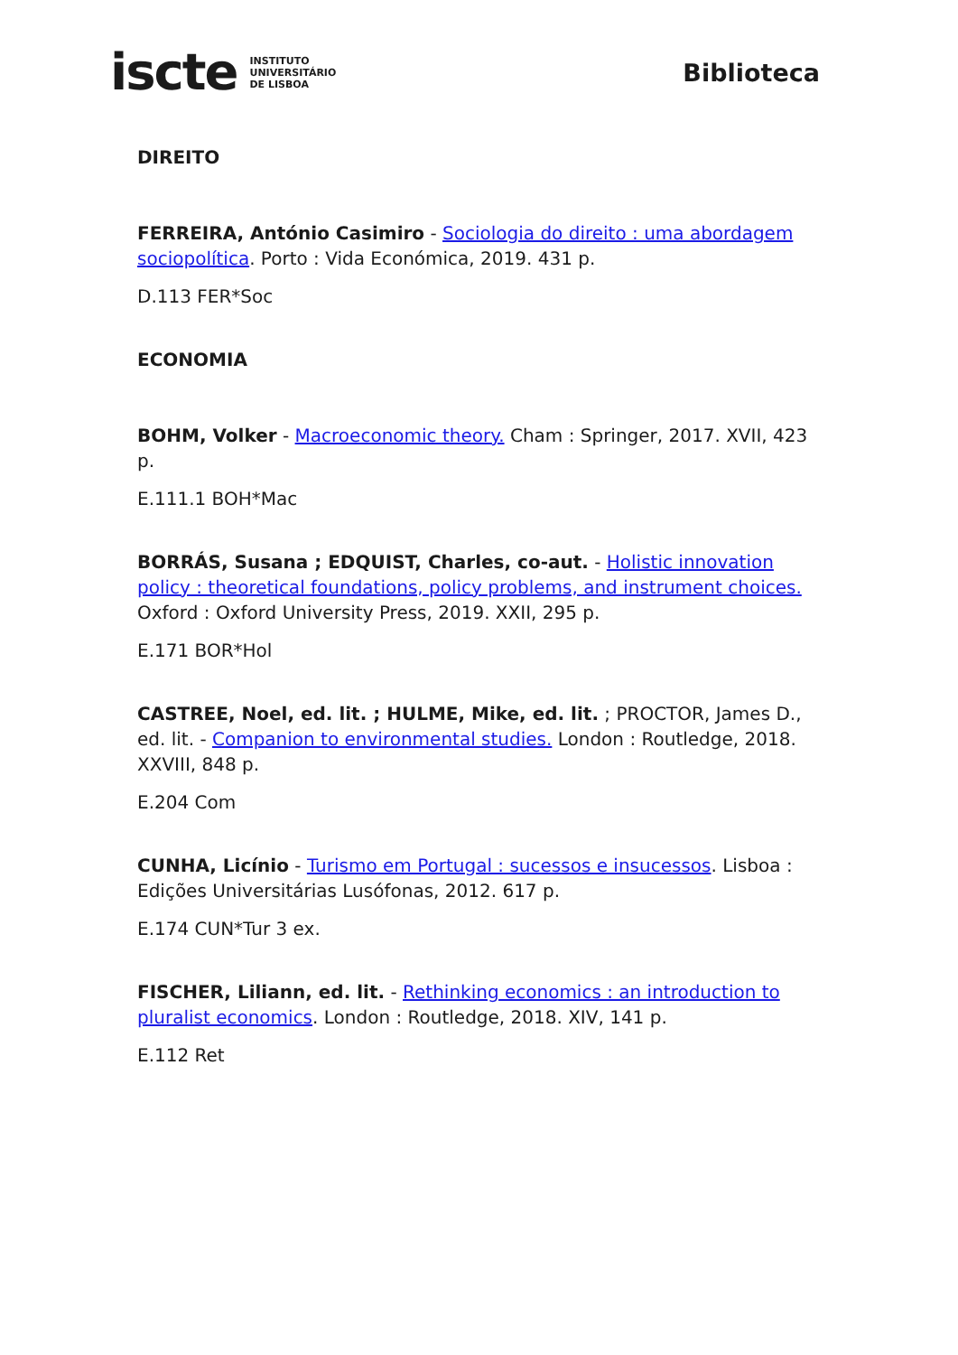iscte INSTITUTO
UNIVERSITÁRIO
DE LISBOA
Biblioteca
DIREITO
FERREIRA, António Casimiro - Sociologia do direito : uma abordagem sociopolítica. Porto : Vida Económica, 2019. 431 p.
D.113 FER*Soc
ECONOMIA
BOHM, Volker - Macroeconomic theory. Cham : Springer, 2017. XVII, 423 p.
E.111.1 BOH*Mac
BORRÁS, Susana ; EDQUIST, Charles, co-aut. - Holistic innovation policy : theoretical foundations, policy problems, and instrument choices. Oxford : Oxford University Press, 2019. XXII, 295 p.
E.171 BOR*Hol
CASTREE, Noel, ed. lit. ; HULME, Mike, ed. lit. ; PROCTOR, James D., ed. lit. - Companion to environmental studies. London : Routledge, 2018. XXVIII, 848 p.
E.204 Com
CUNHA, Licínio - Turismo em Portugal : sucessos e insucessos. Lisboa : Edições Universitárias Lusófonas, 2012. 617 p.
E.174 CUN*Tur 3 ex.
FISCHER, Liliann, ed. lit. - Rethinking economics : an introduction to pluralist economics. London : Routledge, 2018. XIV, 141 p.
E.112 Ret